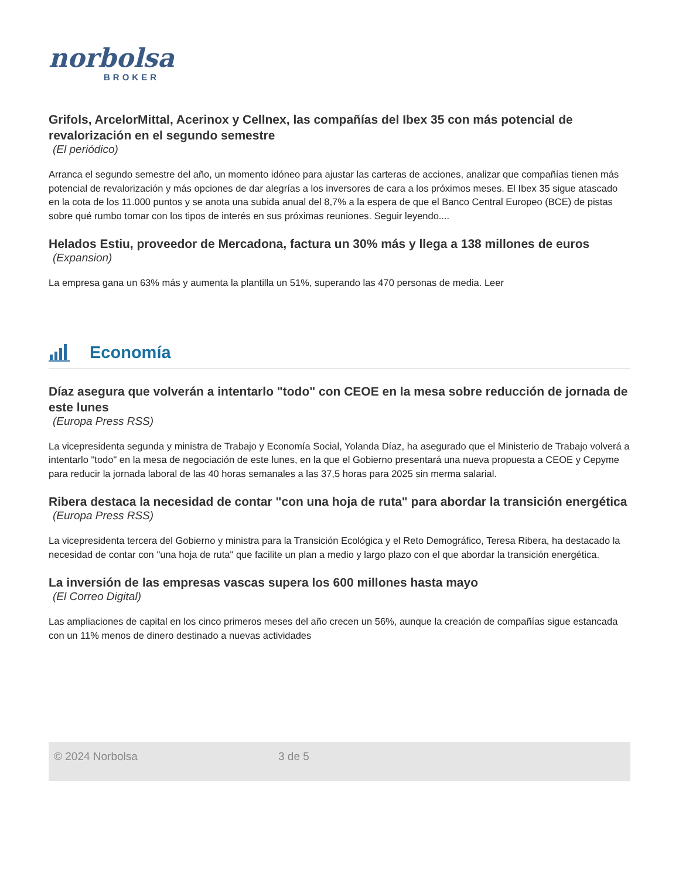norbolsa
BROKER
Grifols, ArcelorMittal, Acerinox y Cellnex, las compañías del Ibex 35 con más potencial de revalorización en el segundo semestre
(El periódico)
Arranca el segundo semestre del año, un momento idóneo para ajustar las carteras de acciones, analizar que compañías tienen más potencial de revalorización y más opciones de dar alegrías a los inversores de cara a los próximos meses. El Ibex 35 sigue atascado en la cota de los 11.000 puntos y se anota una subida anual del 8,7% a la espera de que el Banco Central Europeo (BCE) de pistas sobre qué rumbo tomar con los tipos de interés en sus próximas reuniones. Seguir leyendo....
Helados Estiu, proveedor de Mercadona, factura un 30% más y llega a 138 millones de euros
(Expansion)
La empresa gana un 63% más y aumenta la plantilla un 51%, superando las 470 personas de media. Leer
Economía
Díaz asegura que volverán a intentarlo "todo" con CEOE en la mesa sobre reducción de jornada de este lunes
(Europa Press RSS)
La vicepresidenta segunda y ministra de Trabajo y Economía Social, Yolanda Díaz, ha asegurado que el Ministerio de Trabajo volverá a intentarlo "todo" en la mesa de negociación de este lunes, en la que el Gobierno presentará una nueva propuesta a CEOE y Cepyme para reducir la jornada laboral de las 40 horas semanales a las 37,5 horas para 2025 sin merma salarial.
Ribera destaca la necesidad de contar "con una hoja de ruta" para abordar la transición energética
(Europa Press RSS)
La vicepresidenta tercera del Gobierno y ministra para la Transición Ecológica y el Reto Demográfico, Teresa Ribera, ha destacado la necesidad de contar con "una hoja de ruta" que facilite un plan a medio y largo plazo con el que abordar la transición energética.
La inversión de las empresas vascas supera los 600 millones hasta mayo
(El Correo Digital)
Las ampliaciones de capital en los cinco primeros meses del año crecen un 56%, aunque la creación de compañías sigue estancada con un 11% menos de dinero destinado a nuevas actividades
© 2024 Norbolsa 3 de 5